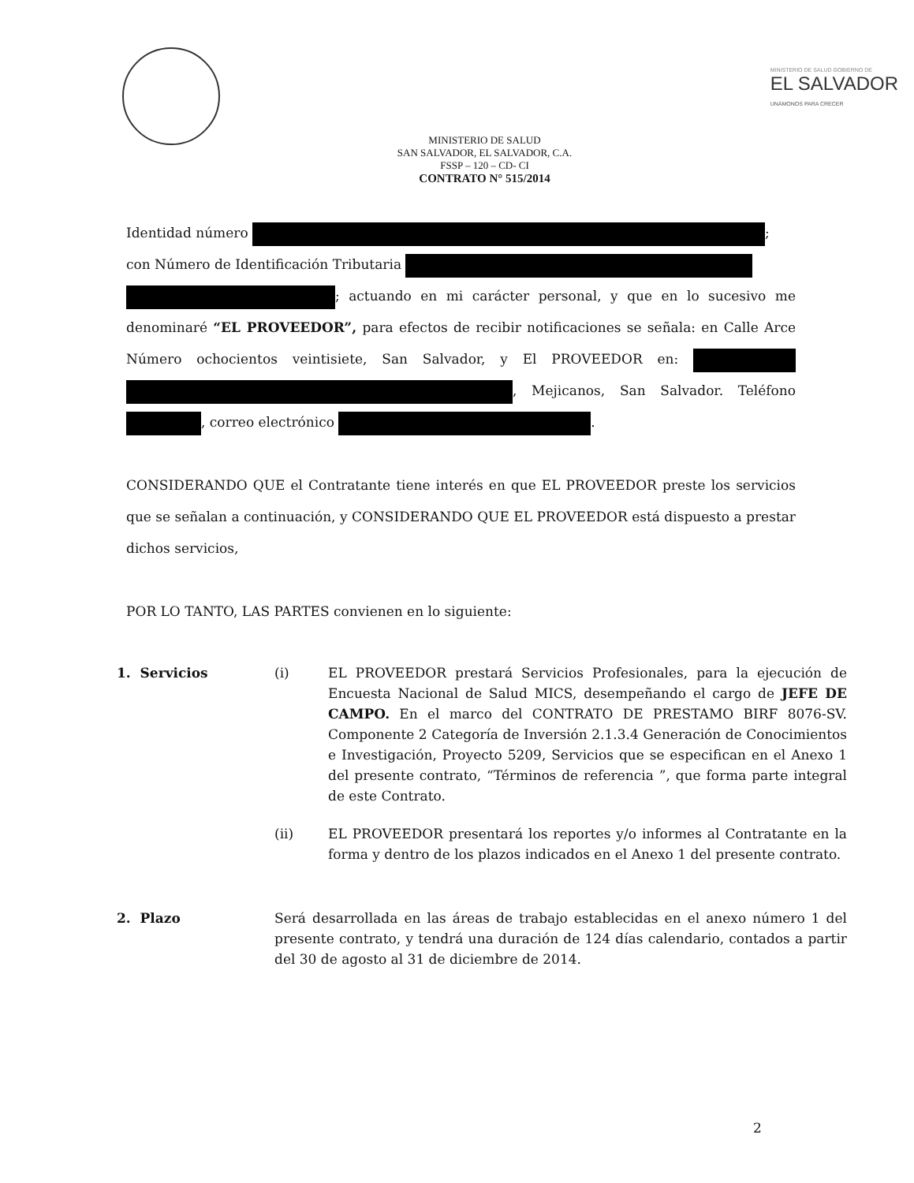MINISTERIO DE SALUD GOBIERNO DE
EL SALVADOR
UNÁMONOS PARA CRECER
MINISTERIO DE SALUD
SAN SALVADOR, EL SALVADOR, C.A.
FSSP – 120 – CD- CI
CONTRATO N° 515/2014
Identidad número ;
con Número de Identificación Tributaria
; actuando en mi carácter personal, y que en lo sucesivo me denominaré “EL PROVEEDOR”, para efectos de recibir notificaciones se señala: en Calle Arce Número ochocientos veintisiete, San Salvador, y El PROVEEDOR en: , Mejicanos, San Salvador. Teléfono , correo electrónico .
CONSIDERANDO QUE el Contratante tiene interés en que EL PROVEEDOR preste los servicios que se señalan a continuación, y CONSIDERANDO QUE EL PROVEEDOR está dispuesto a prestar dichos servicios,
POR LO TANTO, LAS PARTES convienen en lo siguiente:
1. Servicios (i) EL PROVEEDOR prestará Servicios Profesionales, para la ejecución de Encuesta Nacional de Salud MICS, desempeñando el cargo de JEFE DE CAMPO. En el marco del CONTRATO DE PRESTAMO BIRF 8076-SV. Componente 2 Categoría de Inversión 2.1.3.4 Generación de Conocimientos e Investigación, Proyecto 5209, Servicios que se especifican en el Anexo 1 del presente contrato, “Términos de referencia ”, que forma parte integral de este Contrato.
(ii) EL PROVEEDOR presentará los reportes y/o informes al Contratante en la forma y dentro de los plazos indicados en el Anexo 1 del presente contrato.
2. Plazo Será desarrollada en las áreas de trabajo establecidas en el anexo número 1 del presente contrato, y tendrá una duración de 124 días calendario, contados a partir del 30 de agosto al 31 de diciembre de 2014.
2